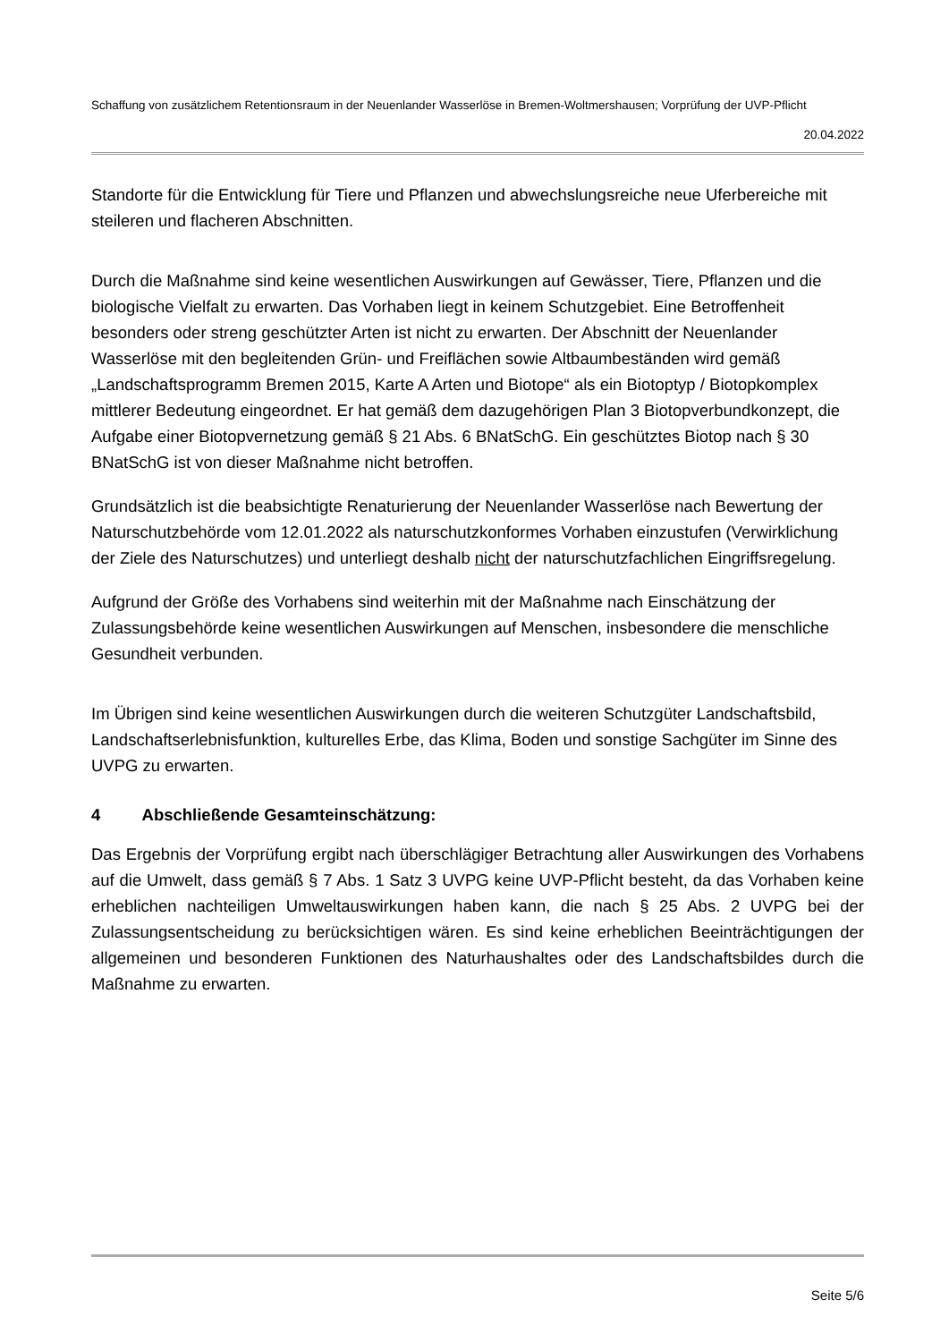Schaffung von zusätzlichem Retentionsraum in der Neuenlander Wasserlöse in Bremen-Woltmershausen; Vorprüfung der UVP-Pflicht
20.04.2022
Standorte für die Entwicklung für Tiere und Pflanzen und abwechslungsreiche neue Uferbereiche mit steileren und flacheren Abschnitten.
Durch die Maßnahme sind keine wesentlichen Auswirkungen auf Gewässer, Tiere, Pflanzen und die biologische Vielfalt zu erwarten. Das Vorhaben liegt in keinem Schutzgebiet. Eine Betroffenheit besonders oder streng geschützter Arten ist nicht zu erwarten. Der Abschnitt der Neuenlander Wasserlöse mit den begleitenden Grün- und Freiflächen sowie Altbaumbeständen wird gemäß „Landschaftsprogramm Bremen 2015, Karte A Arten und Biotope“ als ein Biotoptyp / Biotopkomplex mittlerer Bedeutung eingeordnet. Er hat gemäß dem dazugehörigen Plan 3 Biotopverbundkonzept, die Aufgabe einer Biotopvernetzung gemäß § 21 Abs. 6 BNatSchG. Ein geschütztes Biotop nach § 30 BNatSchG ist von dieser Maßnahme nicht betroffen.
Grundsätzlich ist die beabsichtigte Renaturierung der Neuenlander Wasserlöse nach Bewertung der Naturschutzbehörde vom 12.01.2022 als naturschutzkonformes Vorhaben einzustufen (Verwirklichung der Ziele des Naturschutzes) und unterliegt deshalb nicht der naturschutzfachlichen Eingriffsregelung.
Aufgrund der Größe des Vorhabens sind weiterhin mit der Maßnahme nach Einschätzung der Zulassungsbehörde keine wesentlichen Auswirkungen auf Menschen, insbesondere die menschliche Gesundheit verbunden.
Im Übrigen sind keine wesentlichen Auswirkungen durch die weiteren Schutzgüter Landschaftsbild, Landschaftserlebnisfunktion, kulturelles Erbe, das Klima, Boden und sonstige Sachgüter im Sinne des UVPG zu erwarten.
4 Abschließende Gesamteinschätzung:
Das Ergebnis der Vorprüfung ergibt nach überschlägiger Betrachtung aller Auswirkungen des Vorhabens auf die Umwelt, dass gemäß § 7 Abs. 1 Satz 3 UVPG keine UVP-Pflicht besteht, da das Vorhaben keine erheblichen nachteiligen Umweltauswirkungen haben kann, die nach § 25 Abs. 2 UVPG bei der Zulassungsentscheidung zu berücksichtigen wären. Es sind keine erheblichen Beeinträchtigungen der allgemeinen und besonderen Funktionen des Naturhaushaltes oder des Landschaftsbildes durch die Maßnahme zu erwarten.
Seite 5/6